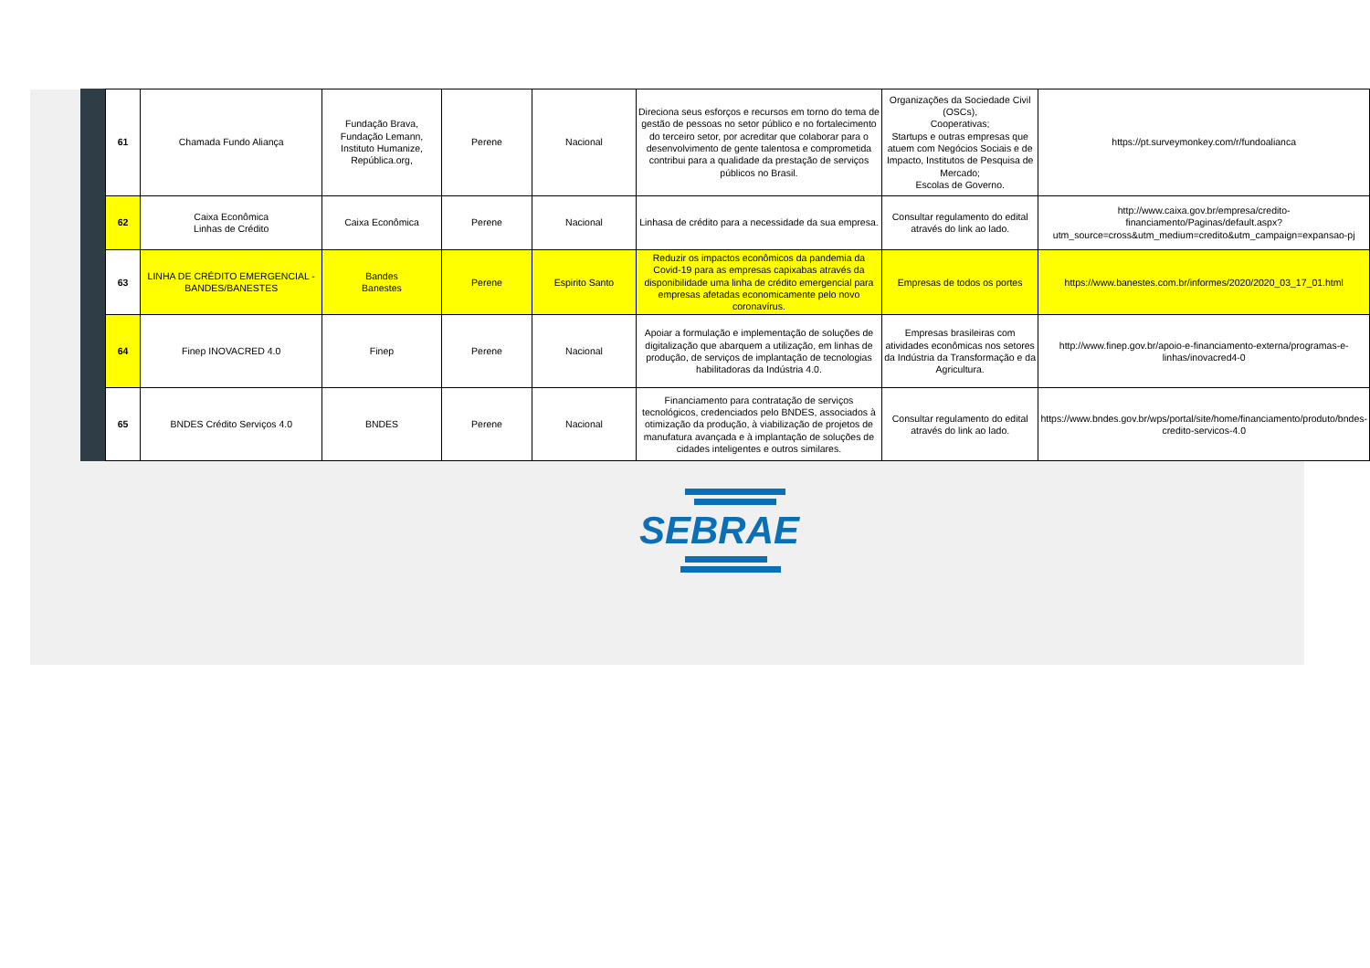| 61 | Chamada Fundo Aliança | Fundação Brava, Fundação Lemann, Instituto Humanize, República.org, | Perene | Nacional | Direciona seus esforços e recursos em torno do tema de gestão de pessoas no setor público e no fortalecimento do terceiro setor, por acreditar que colaborar para o desenvolvimento de gente talentosa e comprometida contribui para a qualidade da prestação de serviços públicos no Brasil. | Organizações da Sociedade Civil (OSCs), Cooperativas; Startups e outras empresas que atuem com Negócios Sociais e de Impacto, Institutos de Pesquisa de Mercado; Escolas de Governo. | https://pt.surveymonkey.com/r/fundoalianca |
| 62 | Caixa Econômica Linhas de Crédito | Caixa Econômica | Perene | Nacional | Linhasa de crédito para a necessidade da sua empresa. | Consultar regulamento do edital através do link ao lado. | http://www.caixa.gov.br/empresa/credito-financiamento/Paginas/default.aspx?utm_source=cross&utm_medium=credito&utm_campaign=expansao-pj |
| 63 | LINHA DE CRÉDITO EMERGENCIAL - BANDES/BANESTES | Bandes Banestes | Perene | Espirito Santo | Reduzir os impactos econômicos da pandemia da Covid-19 para as empresas capixabas através da disponibilidade uma linha de crédito emergencial para empresas afetadas economicamente pelo novo coronavírus. | Empresas de todos os portes | https://www.banestes.com.br/informes/2020/2020_03_17_01.html |
| 64 | Finep INOVACRED 4.0 | Finep | Perene | Nacional | Apoiar a formulação e implementação de soluções de digitalização que abarquem a utilização, em linhas de produção, de serviços de implantação de tecnologias habilitadoras da Indústria 4.0. | Empresas brasileiras com atividades econômicas nos setores da Indústria da Transformação e da Agricultura. | http://www.finep.gov.br/apoio-e-financiamento-externa/programas-e-linhas/inovacred4-0 |
| 65 | BNDES Crédito Serviços 4.0 | BNDES | Perene | Nacional | Financiamento para contratação de serviços tecnológicos, credenciados pelo BNDES, associados à otimização da produção, à viabilização de projetos de manufatura avançada e à implantação de soluções de cidades inteligentes e outros similares. | Consultar regulamento do edital através do link ao lado. | https://www.bndes.gov.br/wps/portal/site/home/financiamento/produto/bndes-credito-servicos-4.0 |
SEBRAE